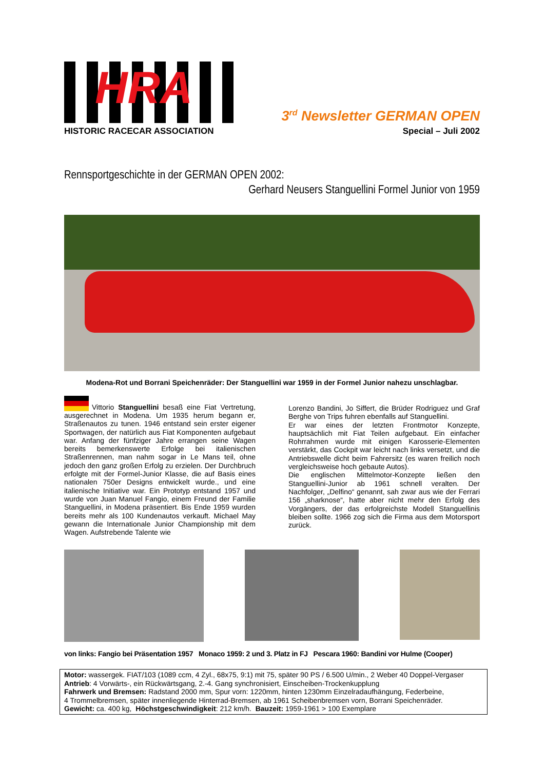HRA
HISTORIC RACECAR ASSOCIATION
3<sup>rd</sup> Newsletter GERMAN OPEN
Special – Juli 2002
Rennsportgeschichte in der GERMAN OPEN 2002:
Gerhard Neusers Stanguellini Formel Junior von 1959
Modena-Rot und Borrani Speichenräder: Der Stanguellini war 1959 in der Formel Junior nahezu unschlagbar.
Vittorio Stanguellini besaß eine Fiat Vertretung, ausgerechnet in Modena. Um 1935 herum begann er, Straßenautos zu tunen. 1946 entstand sein erster eigener Sportwagen, der natürlich aus Fiat Komponenten aufgebaut war. Anfang der fünfziger Jahre errangen seine Wagen bereits bemerkenswerte Erfolge bei italienischen Straßenrennen, man nahm sogar in Le Mans teil, ohne jedoch den ganz großen Erfolg zu erzielen. Der Durchbruch erfolgte mit der Formel-Junior Klasse, die auf Basis eines nationalen 750er Designs entwickelt wurde., und eine italienische Initiative war. Ein Prototyp entstand 1957 und wurde von Juan Manuel Fangio, einem Freund der Familie Stanguellini, in Modena präsentiert. Bis Ende 1959 wurden bereits mehr als 100 Kundenautos verkauft. Michael May gewann die Internationale Junior Championship mit dem Wagen. Aufstrebende Talente wie
Lorenzo Bandini, Jo Siffert, die Brüder Rodriguez und Graf Berghe von Trips fuhren ebenfalls auf Stanguellini.
Er war eines der letzten Frontmotor Konzepte, hauptsächlich mit Fiat Teilen aufgebaut. Ein einfacher Rohrrahmen wurde mit einigen Karosserie-Elementen verstärkt, das Cockpit war leicht nach links versetzt, und die Antriebswelle dicht beim Fahrersitz (es waren freilich noch vergleichsweise hoch gebaute Autos).
Die englischen Mittelmotor-Konzepte ließen den Stanguellini-Junior ab 1961 schnell veralten. Der Nachfolger, „Delfino“ genannt, sah zwar aus wie der Ferrari 156 „sharknose“, hatte aber nicht mehr den Erfolg des Vorgängers, der das erfolgreichste Modell Stanguellinis bleiben sollte. 1966 zog sich die Firma aus dem Motorsport zurück.
von links: Fangio bei Präsentation 1957 Monaco 1959: 2 und 3. Platz in FJ Pescara 1960: Bandini vor Hulme (Cooper)
Motor: wassergek. FIAT/103 (1089 ccm, 4 Zyl., 68x75, 9:1) mit 75, später 90 PS / 6.500 U/min., 2 Weber 40 Doppel-Vergaser
Antrieb: 4 Vorwärts-, ein Rückwärtsgang, 2.-4. Gang synchronisiert, Einscheiben-Trockenkupplung
Fahrwerk und Bremsen: Radstand 2000 mm, Spur vorn: 1220mm, hinten 1230mm Einzelradaufhängung, Federbeine,
4 Trommelbremsen, später innenliegende Hinterrad-Bremsen, ab 1961 Scheibenbremsen vorn, Borrani Speichenräder.
Gewicht: ca. 400 kg, Höchstgeschwindigkeit: 212 km/h. Bauzeit: 1959-1961 > 100 Exemplare